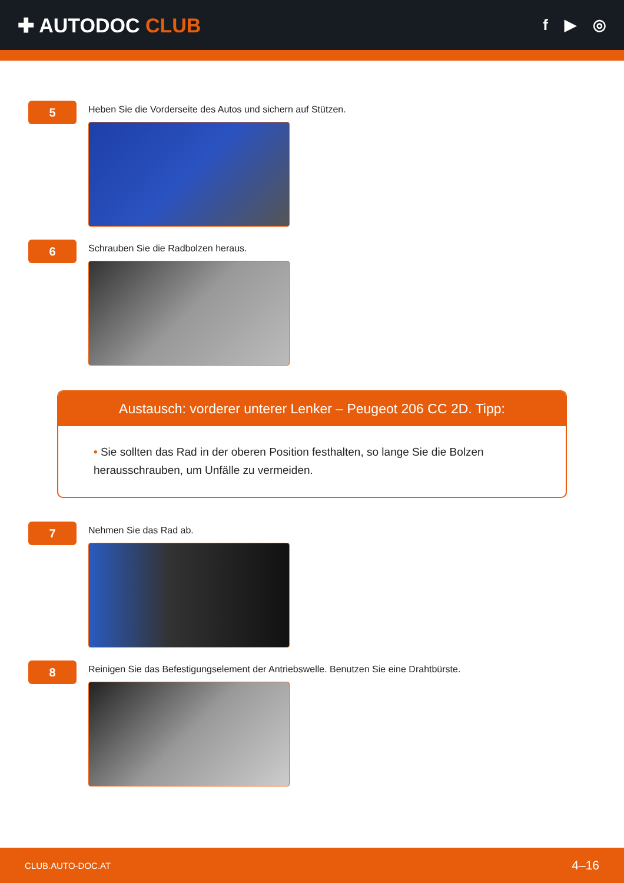✚ AUTODOC CLUB
f ▶ ◎
5
Heben Sie die Vorderseite des Autos und sichern auf Stützen.
6
Schrauben Sie die Radbolzen heraus.
Austausch: vorderer unterer Lenker – Peugeot 206 CC 2D. Tipp:
• Sie sollten das Rad in der oberen Position festhalten, so lange Sie die Bolzen herausschrauben, um Unfälle zu vermeiden.
7
Nehmen Sie das Rad ab.
8
Reinigen Sie das Befestigungselement der Antriebswelle. Benutzen Sie eine Drahtbürste.
CLUB.AUTO-DOC.AT 4–16